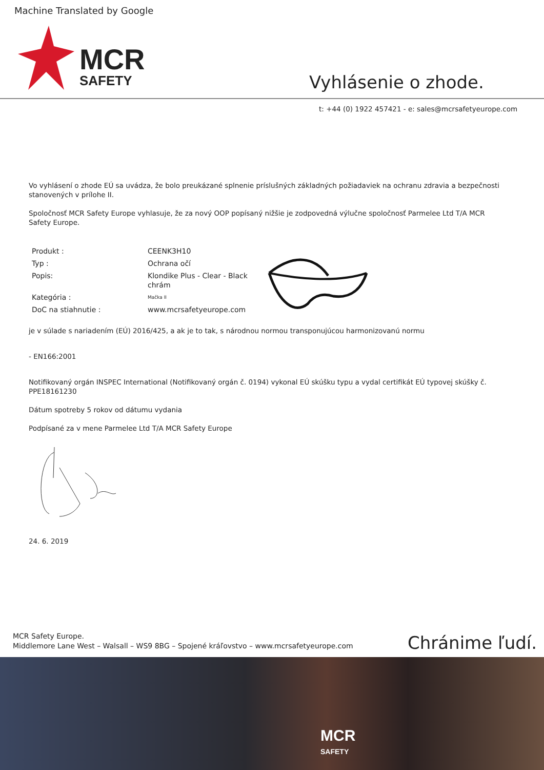Machine Translated by Google
MCR
SAFETY
Vyhlásenie o zhode.
t: +44 (0) 1922 457421 - e: sales@mcrsafetyeurope.com
Vo vyhlásení o zhode EÚ sa uvádza, že bolo preukázané splnenie príslušných základných požiadaviek na ochranu zdravia a bezpečnosti stanovených v prílohe II.
Spoločnosť MCR Safety Europe vyhlasuje, že za nový OOP popísaný nižšie je zodpovedná výlučne spoločnosť Parmelee Ltd T/A MCR Safety Europe.
| Produkt : | CEENK3H10 |
| Typ : | Ochrana očí |
| Popis: | Klondike Plus - Clear - Black chrám |
| Kategória : | Mačka II |
| DoC na stiahnutie : | www.mcrsafetyeurope.com |
je v súlade s nariadením (EÚ) 2016/425, a ak je to tak, s národnou normou transponujúcou harmonizovanú normu
- EN166:2001
Notifikovaný orgán INSPEC International (Notifikovaný orgán č. 0194) vykonal EÚ skúšku typu a vydal certifikát EÚ typovej skúšky č. PPE18161230
Dátum spotreby 5 rokov od dátumu vydania
Podpísané za v mene Parmelee Ltd T/A MCR Safety Europe
24. 6. 2019
MCR Safety Europe.
Middlemore Lane West – Walsall – WS9 8BG – Spojené kráľovstvo – www.mcrsafetyeurope.com
Chránime ľudí.
MCR
SAFETY